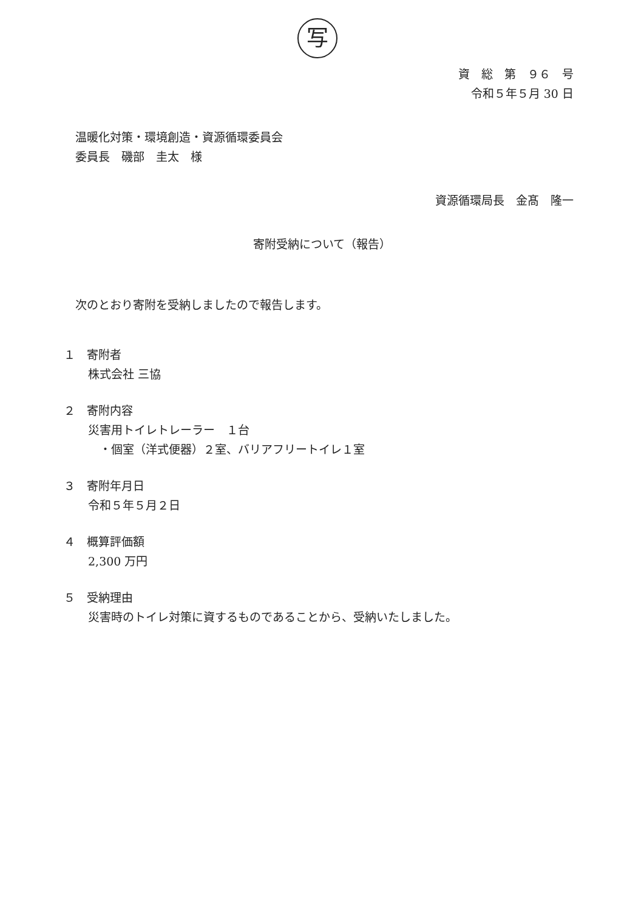写
資　総　第　９６　号
令和５年５月 30 日
温暖化対策・環境創造・資源循環委員会
委員長　磯部　圭太　様
資源循環局長　金髙　隆一
寄附受納について（報告）
次のとおり寄附を受納しましたので報告します。
１　寄附者
株式会社 三協
２　寄附内容
災害用トイレトレーラー　１台
　・個室（洋式便器）２室、バリアフリートイレ１室
３　寄附年月日
令和５年５月２日
４　概算評価額
2,300 万円
５　受納理由
災害時のトイレ対策に資するものであることから、受納いたしました。